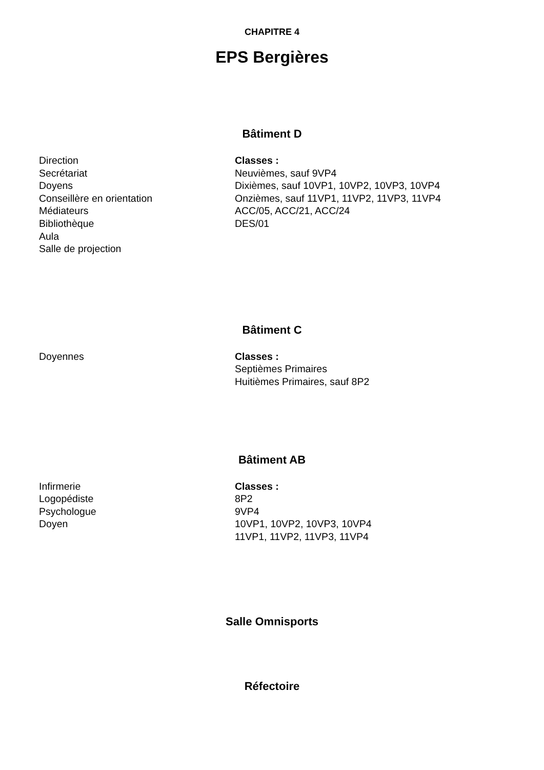CHAPITRE 4
EPS Bergières
Bâtiment D
Direction
Secrétariat
Doyens
Conseillère en orientation
Médiateurs
Bibliothèque
Aula
Salle de projection
Classes :
Neuvièmes, sauf 9VP4
Dixièmes, sauf 10VP1, 10VP2, 10VP3, 10VP4
Onzièmes, sauf 11VP1, 11VP2, 11VP3, 11VP4
ACC/05, ACC/21, ACC/24
DES/01
Bâtiment C
Doyennes Classes :
Septièmes Primaires
Huitièmes Primaires, sauf 8P2
Bâtiment AB
Infirmerie
Logopédiste
Psychologue
Doyen
Classes :
8P2
9VP4
10VP1, 10VP2, 10VP3, 10VP4
11VP1, 11VP2, 11VP3, 11VP4
Salle Omnisports
Réfectoire